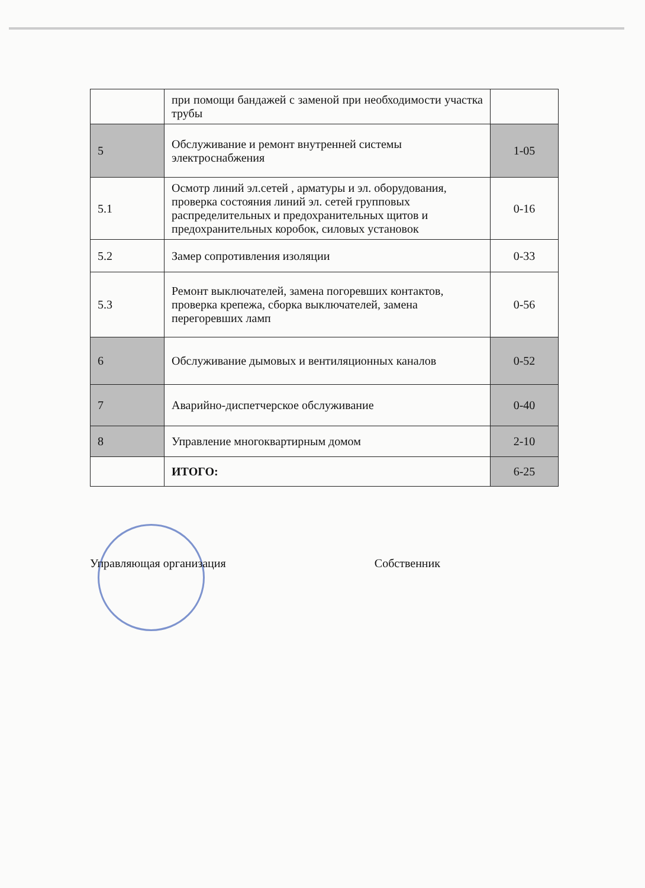| | при помощи бандажей с заменой при необходимости участка трубы | |
| 5 | Обслуживание и ремонт внутренней системы электроснабжения | 1-05 |
| 5.1 | Осмотр линий эл.сетей , арматуры и эл. оборудования, проверка состояния линий эл. сетей групповых распределительных и предохранительных щитов и предохранительных коробок, силовых установок | 0-16 |
| 5.2 | Замер сопротивления изоляции | 0-33 |
| 5.3 | Ремонт выключателей, замена погоревших контактов, проверка крепежа, сборка выключателей, замена перегоревших ламп | 0-56 |
| 6 | Обслуживание дымовых и вентиляционных каналов | 0-52 |
| 7 | Аварийно-диспетчерское обслуживание | 0-40 |
| 8 | Управление многоквартирным домом | 2-10 |
| | ИТОГО: | 6-25 |
Управляющая организация Собственник